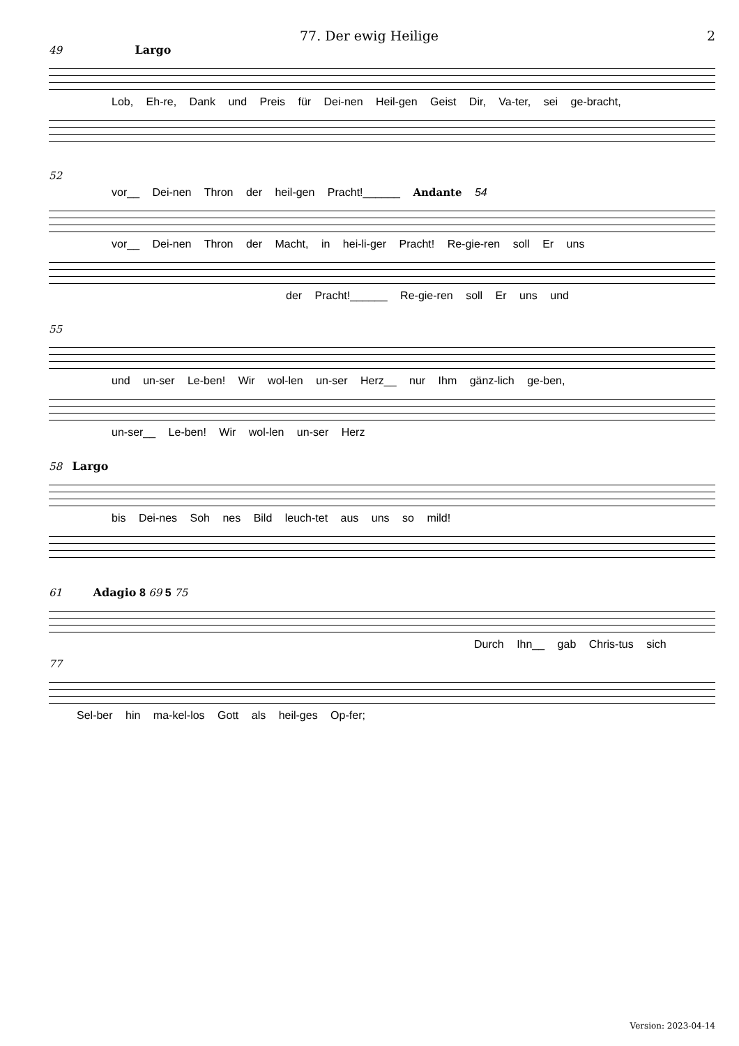77. Der ewig Heilige 2
49 Largo
Lob, Eh-re, Dank und Preis für Dei-nen Heil-gen Geist Dir, Va-ter, sei ge-bracht,
52
vor__ Dei-nen Thron der heil-gen Pracht!______ Andante 54
vor__ Dei-nen Thron der Macht, in hei-li-ger Pracht! Re-gie-ren soll Er uns
der Pracht!______ Re-gie-ren soll Er uns und
55
und un-ser Le-ben! Wir wol-len un-ser Herz__ nur Ihm gänz-lich ge-ben,
un-ser__ Le-ben! Wir wol-len un-ser Herz
58 Largo
bis Dei-nes Soh nes Bild leuch-tet aus uns so mild!
61 Adagio 8 69 5 75
Durch Ihn__ gab Chris-tus sich
77
Sel-ber hin ma-kel-los Gott als heil-ges Op-fer;
Version: 2023-04-14